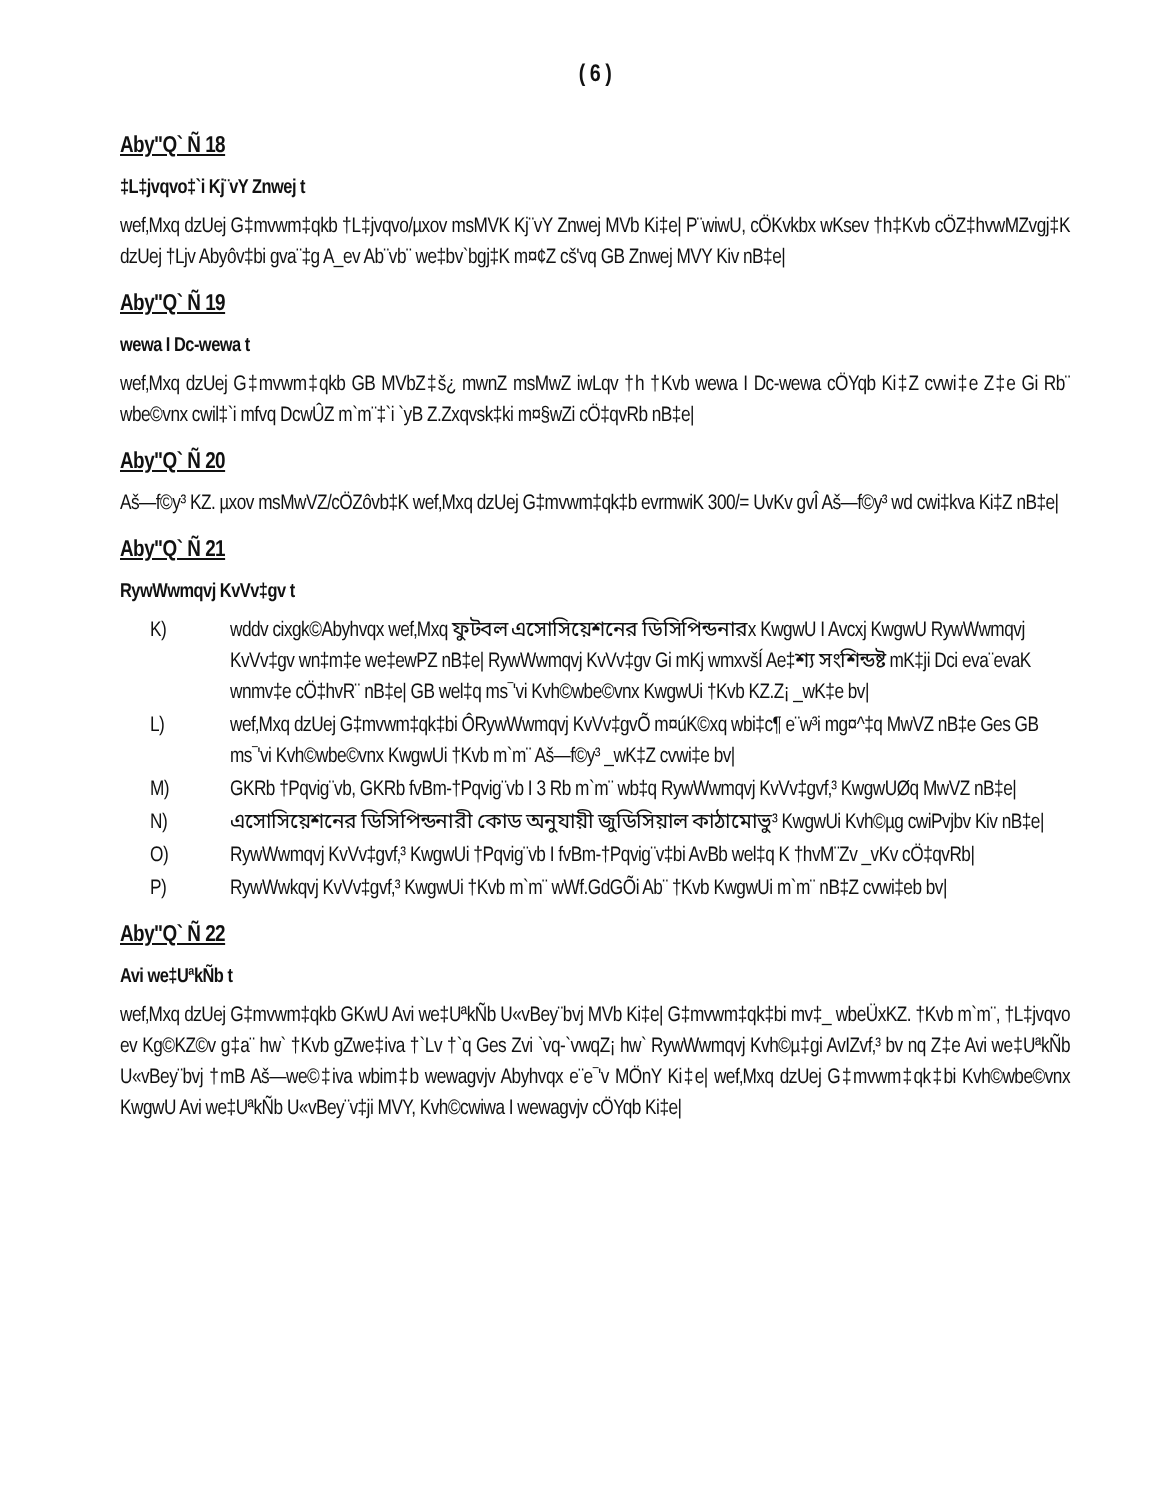( 6 )
Aby"Q` Ñ 18
‡L‡jvqvo‡`i Kj¨vY Znwej t
wef‚Mxq dzUej G‡mvwm‡qkb †L‡jvqvo/µxov msMVK Kj¨vY Znwej MVb Ki‡e| P¨wiwU, cÖKvkbx wKsev †h‡Kvb cÖZ‡hvwMZvgj‡K dzUej †Ljv Abyôv‡bi gva¨‡g A_ev Ab¨vb¨ we‡bv`bgj‡K m¤¢Z cš'vq GB Znwej MVY Kiv nB‡e|
Aby"Q` Ñ 19
wewa I Dc-wewa t
wef‚Mxq dzUej G‡mvwm‡qkb GB MVbZ‡š¿ mwnZ msMwZ iwLqv †h †Kvb wewa I Dc-wewa cÖYqb Ki‡Z cvwi‡e Z‡e Gi Rb¨ wbe©vnx cwil‡`i mfvq DcwÛZ m`m¨‡`i `yB Z.Zxqvsk‡ki m¤§wZi cÖ‡qvRb nB‡e|
Aby"Q` Ñ 20
Aš—f©y³ KZ. µxov msMwVZ/cÖZôvb‡K wef‚Mxq dzUej G‡mvwm‡qk‡b evrmwiK 300/= UvKv gvÎ Aš—f©y³ wd cwi‡kva Ki‡Z nB‡e|
Aby"Q` Ñ 21
RywWwmqvj KvVv‡gv t
K) wddv cixgk©Abyhvqx wef‚Mxq ফুটবল এসোসিয়েশনের ডিসিপিন্ডনারx KwgwU I Avcxj KwgwU RywWwmqvj KvVv‡gv wn‡m‡e we‡ewPZ nB‡e| RywWwmqvj KvVv‡gv Gi mKj wmxvšÍ Ae‡শ্য সংশিন্ডষ্ট mK‡ji Dci eva¨evaK wnmv‡e cÖ‡hvR¨ nB‡e| GB wel‡q ms¯'vi Kvh©wbe©vnx KwgwUi †Kvb KZ.Z¡ _wK‡e bv|
L) wef‚Mxq dzUej G‡mvwm‡qk‡bi ÔRywWwmqvj KvVv‡gvÕ m¤úK©xq wbi‡c¶ e¨w³i mg¤^‡q MwVZ nB‡e Ges GB ms¯'vi Kvh©wbe©vnx KwgwUi †Kvb m`m¨ Aš—f©y³ _wK‡Z cvwi‡e bv|
M) GKRb †Pqvig¨vb, GKRb fvBm-†Pqvig¨vb I 3 Rb m`m¨ wb‡q RywWwmqvj KvVv‡gvf‚³ KwgwUØq MwVZ nB‡e|
N) এসোসিয়েশনের ডিসিপিন্ডনারী কোড অনুযায়ী জুডিসিয়াল কাঠামোভু³ KwgwUi Kvh©µg cwiPvjbv Kiv nB‡e|
O) RywWwmqvj KvVv‡gvf‚³ KwgwUi †Pqvig¨vb I fvBm-†Pqvig¨v‡bi AvBb wel‡q K †hvM¨Zv _vKv cÖ‡qvRb|
P) RywWwkqvj KvVv‡gvf‚³ KwgwUi †Kvb m`m¨ wWf.GdGÕi Ab¨ †Kvb KwgwUi m`m¨ nB‡Z cvwi‡eb bv|
Aby"Q` Ñ 22
Avi we‡UªkÑb t
wef‚Mxq dzUej G‡mvwm‡qkb GKwU Avi we‡UªkÑb U«vBey¨bvj MVb Ki‡e| G‡mvwm‡qk‡bi mv‡_ wbeÜxKZ. †Kvb m`m¨, †L‡jvqvo ev Kg©KZ©v g‡a¨ hw` †Kvb gZwe‡iva †`Lv †`q Ges Zvi `vq-`vwqZ¡ hw` RywWwmqvj Kvh©µ‡gi AvIZvf‚³ bv nq Z‡e Avi we‡UªkÑb U«vBey¨bvj †mB Aš—we©‡iva wbim‡b wewagvjv Abyhvqx e¨e¯'v MÖnY Ki‡e| wef‚Mxq dzUej G‡mvwm‡qk‡bi Kvh©wbe©vnx KwgwU Avi we‡UªkÑb U«vBey¨v‡ji MVY, Kvh©cwiwa I wewagvjv cÖYqb Ki‡e|